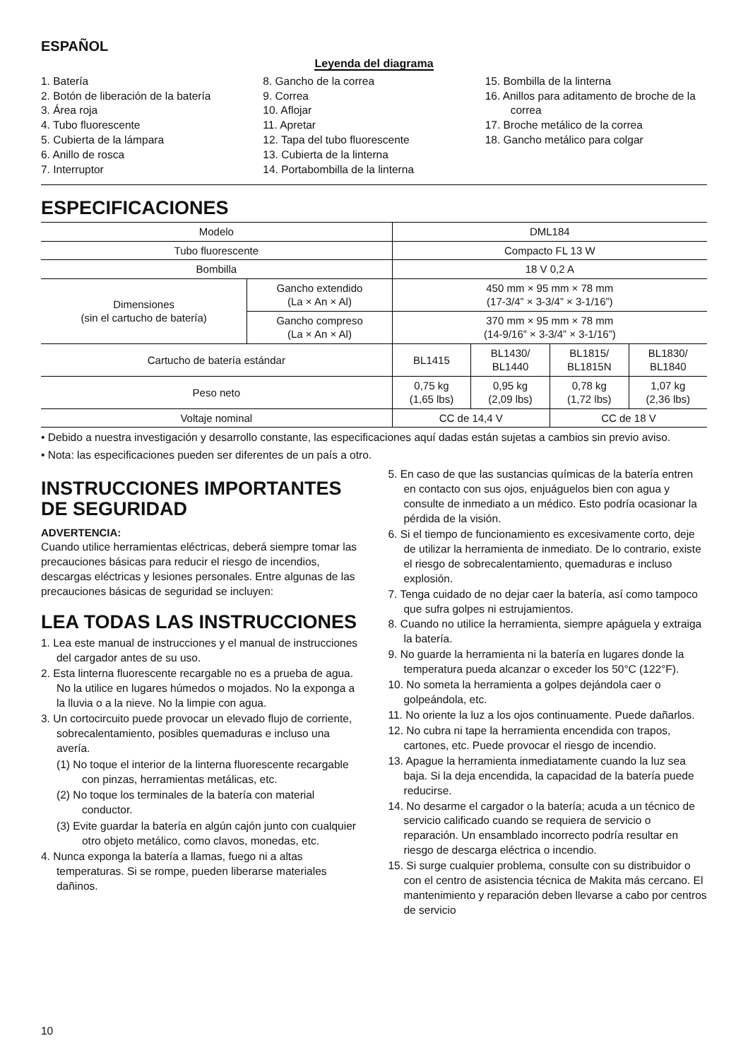ESPAÑOL
Leyenda del diagrama
1. Batería
2. Botón de liberación de la batería
3. Área roja
4. Tubo fluorescente
5. Cubierta de la lámpara
6. Anillo de rosca
7. Interruptor
8. Gancho de la correa
9. Correa
10. Aflojar
11. Apretar
12. Tapa del tubo fluorescente
13. Cubierta de la linterna
14. Portabombilla de la linterna
15. Bombilla de la linterna
16. Anillos para aditamento de broche de la correa
17. Broche metálico de la correa
18. Gancho metálico para colgar
ESPECIFICACIONES
| Modelo | | DML184 | | | |
| Tubo fluorescente | | Compacto FL 13 W | | | |
| Bombilla | | 18 V 0,2 A | | | |
| Dimensiones (sin el cartucho de batería) | Gancho extendido (La × An × Al) | 450 mm × 95 mm × 78 mm (17-3/4” × 3-3/4” × 3-1/16”) | | | |
| | Gancho compreso (La × An × Al) | 370 mm × 95 mm × 78 mm (14-9/16” × 3-3/4” × 3-1/16”) | | | |
| Cartucho de batería estándar | | BL1415 | BL1430/ BL1440 | BL1815/ BL1815N | BL1830/ BL1840 |
| Peso neto | | 0,75 kg (1,65 lbs) | 0,95 kg (2,09 lbs) | 0,78 kg (1,72 lbs) | 1,07 kg (2,36 lbs) |
| Voltaje nominal | | CC de 14,4 V | | CC de 18 V | |
• Debido a nuestra investigación y desarrollo constante, las especificaciones aquí dadas están sujetas a cambios sin previo aviso.
• Nota: las especificaciones pueden ser diferentes de un país a otro.
INSTRUCCIONES IMPORTANTES DE SEGURIDAD
ADVERTENCIA:
Cuando utilice herramientas eléctricas, deberá siempre tomar las precauciones básicas para reducir el riesgo de incendios, descargas eléctricas y lesiones personales. Entre algunas de las precauciones básicas de seguridad se incluyen:
LEA TODAS LAS INSTRUCCIONES
1. Lea este manual de instrucciones y el manual de instrucciones del cargador antes de su uso.
2. Esta linterna fluorescente recargable no es a prueba de agua. No la utilice en lugares húmedos o mojados. No la exponga a la lluvia o a la nieve. No la limpie con agua.
3. Un cortocircuito puede provocar un elevado flujo de corriente, sobrecalentamiento, posibles quemaduras e incluso una avería.
(1) No toque el interior de la linterna fluorescente recargable con pinzas, herramientas metálicas, etc.
(2) No toque los terminales de la batería con material conductor.
(3) Evite guardar la batería en algún cajón junto con cualquier otro objeto metálico, como clavos, monedas, etc.
4. Nunca exponga la batería a llamas, fuego ni a altas temperaturas. Si se rompe, pueden liberarse materiales dañinos.
5. En caso de que las sustancias químicas de la batería entren en contacto con sus ojos, enjuáguelos bien con agua y consulte de inmediato a un médico. Esto podría ocasionar la pérdida de la visión.
6. Si el tiempo de funcionamiento es excesivamente corto, deje de utilizar la herramienta de inmediato. De lo contrario, existe el riesgo de sobrecalentamiento, quemaduras e incluso explosión.
7. Tenga cuidado de no dejar caer la batería, así como tampoco que sufra golpes ni estrujamientos.
8. Cuando no utilice la herramienta, siempre apáguela y extraiga la batería.
9. No guarde la herramienta ni la batería en lugares donde la temperatura pueda alcanzar o exceder los 50°C (122°F).
10. No someta la herramienta a golpes dejándola caer o golpeándola, etc.
11. No oriente la luz a los ojos continuamente. Puede dañarlos.
12. No cubra ni tape la herramienta encendida con trapos, cartones, etc. Puede provocar el riesgo de incendio.
13. Apague la herramienta inmediatamente cuando la luz sea baja. Si la deja encendida, la capacidad de la batería puede reducirse.
14. No desarme el cargador o la batería; acuda a un técnico de servicio calificado cuando se requiera de servicio o reparación. Un ensamblado incorrecto podría resultar en riesgo de descarga eléctrica o incendio.
15. Si surge cualquier problema, consulte con su distribuidor o con el centro de asistencia técnica de Makita más cercano. El mantenimiento y reparación deben llevarse a cabo por centros de servicio
10